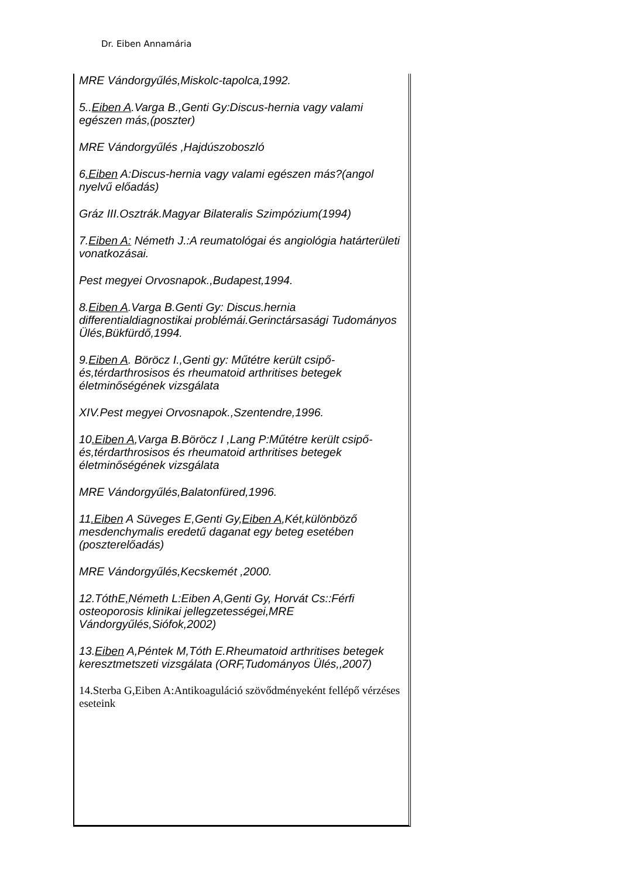Dr. Eiben Annamária
MRE Vándorgyűlés,Miskolc-tapolca,1992.
5..Eiben A.Varga B.,Genti Gy:Discus-hernia vagy valami egészen más,(poszter)
MRE Vándorgyűlés ,Hajdúszoboszló
6.Eiben A:Discus-hernia vagy valami egészen más?(angol nyelvű előadás)
Gráz III.Osztrák.Magyar Bilateralis Szimpózium(1994)
7.Eiben A: Németh J.:A reumatológai és angiológia határterületi vonatkozásai.
Pest megyei Orvosnapok.,Budapest,1994.
8.Eiben A.Varga B.Genti Gy: Discus.hernia differentialdiagnostikai problémái.Gerinctársasági Tudományos Ülés,Bükfürdő,1994.
9.Eiben A. Böröcz I.,Genti gy: Műtétre került csipő-és,térdarthrosisos és rheumatoid arthritises betegek életminőségének vizsgálata
XIV.Pest megyei Orvosnapok.,Szentendre,1996.
10.Eiben A,Varga B.Böröcz I ,Lang P:Műtétre került csipő-és,térdarthrosisos és rheumatoid arthritises betegek életminőségének vizsgálata
MRE Vándorgyűlés,Balatonfüred,1996.
11.Eiben A Süveges E,Genti Gy,Eiben A,Két,különböző mesdenchymalis eredetű daganat egy beteg esetében (poszterelőadás)
MRE Vándorgyűlés,Kecskemét ,2000.
12.TóthE, Németh L:Eiben A,Genti Gy, Horvát Cs::Férfi osteoporosis klinikai jellegzetességei,MRE Vándorgyűlés,Siófok,2002)
13.Eiben A,Péntek M,Tóth E.Rheumatoid arthritises betegek keresztmetszeti vizsgálata (ORF,Tudományos Ülés,,2007)
14.Sterba G,Eiben A:Antikoaguláció szövődményeként fellépő vérzéses eseteink